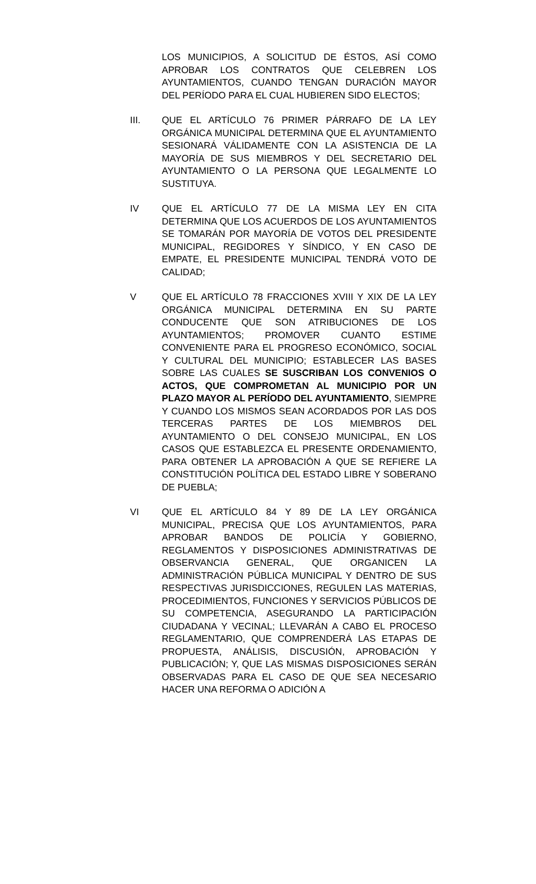LOS MUNICIPIOS, A SOLICITUD DE ÉSTOS, ASÍ COMO APROBAR LOS CONTRATOS QUE CELEBREN LOS AYUNTAMIENTOS, CUANDO TENGAN DURACIÓN MAYOR DEL PERÍODO PARA EL CUAL HUBIEREN SIDO ELECTOS;
III. QUE EL ARTÍCULO 76 PRIMER PÁRRAFO DE LA LEY ORGÁNICA MUNICIPAL DETERMINA QUE EL AYUNTAMIENTO SESIONARÁ VÁLIDAMENTE CON LA ASISTENCIA DE LA MAYORÍA DE SUS MIEMBROS Y DEL SECRETARIO DEL AYUNTAMIENTO O LA PERSONA QUE LEGALMENTE LO SUSTITUYA.
IV QUE EL ARTÍCULO 77 DE LA MISMA LEY EN CITA DETERMINA QUE LOS ACUERDOS DE LOS AYUNTAMIENTOS SE TOMARÁN POR MAYORÍA DE VOTOS DEL PRESIDENTE MUNICIPAL, REGIDORES Y SÍNDICO, Y EN CASO DE EMPATE, EL PRESIDENTE MUNICIPAL TENDRÁ VOTO DE CALIDAD;
V QUE EL ARTÍCULO 78 FRACCIONES XVIII Y XIX DE LA LEY ORGÁNICA MUNICIPAL DETERMINA EN SU PARTE CONDUCENTE QUE SON ATRIBUCIONES DE LOS AYUNTAMIENTOS; PROMOVER CUANTO ESTIME CONVENIENTE PARA EL PROGRESO ECONÓMICO, SOCIAL Y CULTURAL DEL MUNICIPIO; ESTABLECER LAS BASES SOBRE LAS CUALES SE SUSCRIBAN LOS CONVENIOS O ACTOS, QUE COMPROMETAN AL MUNICIPIO POR UN PLAZO MAYOR AL PERÍODO DEL AYUNTAMIENTO, SIEMPRE Y CUANDO LOS MISMOS SEAN ACORDADOS POR LAS DOS TERCERAS PARTES DE LOS MIEMBROS DEL AYUNTAMIENTO O DEL CONSEJO MUNICIPAL, EN LOS CASOS QUE ESTABLEZCA EL PRESENTE ORDENAMIENTO, PARA OBTENER LA APROBACIÓN A QUE SE REFIERE LA CONSTITUCIÓN POLÍTICA DEL ESTADO LIBRE Y SOBERANO DE PUEBLA;
VI QUE EL ARTÍCULO 84 Y 89 DE LA LEY ORGÁNICA MUNICIPAL, PRECISA QUE LOS AYUNTAMIENTOS, PARA APROBAR BANDOS DE POLICÍA Y GOBIERNO, REGLAMENTOS Y DISPOSICIONES ADMINISTRATIVAS DE OBSERVANCIA GENERAL, QUE ORGANICEN LA ADMINISTRACIÓN PÚBLICA MUNICIPAL Y DENTRO DE SUS RESPECTIVAS JURISDICCIONES, REGULEN LAS MATERIAS, PROCEDIMIENTOS, FUNCIONES Y SERVICIOS PÚBLICOS DE SU COMPETENCIA, ASEGURANDO LA PARTICIPACIÓN CIUDADANA Y VECINAL; LLEVARÁN A CABO EL PROCESO REGLAMENTARIO, QUE COMPRENDERÁ LAS ETAPAS DE PROPUESTA, ANÁLISIS, DISCUSIÓN, APROBACIÓN Y PUBLICACIÓN; Y, QUE LAS MISMAS DISPOSICIONES SERÁN OBSERVADAS PARA EL CASO DE QUE SEA NECESARIO HACER UNA REFORMA O ADICIÓN A